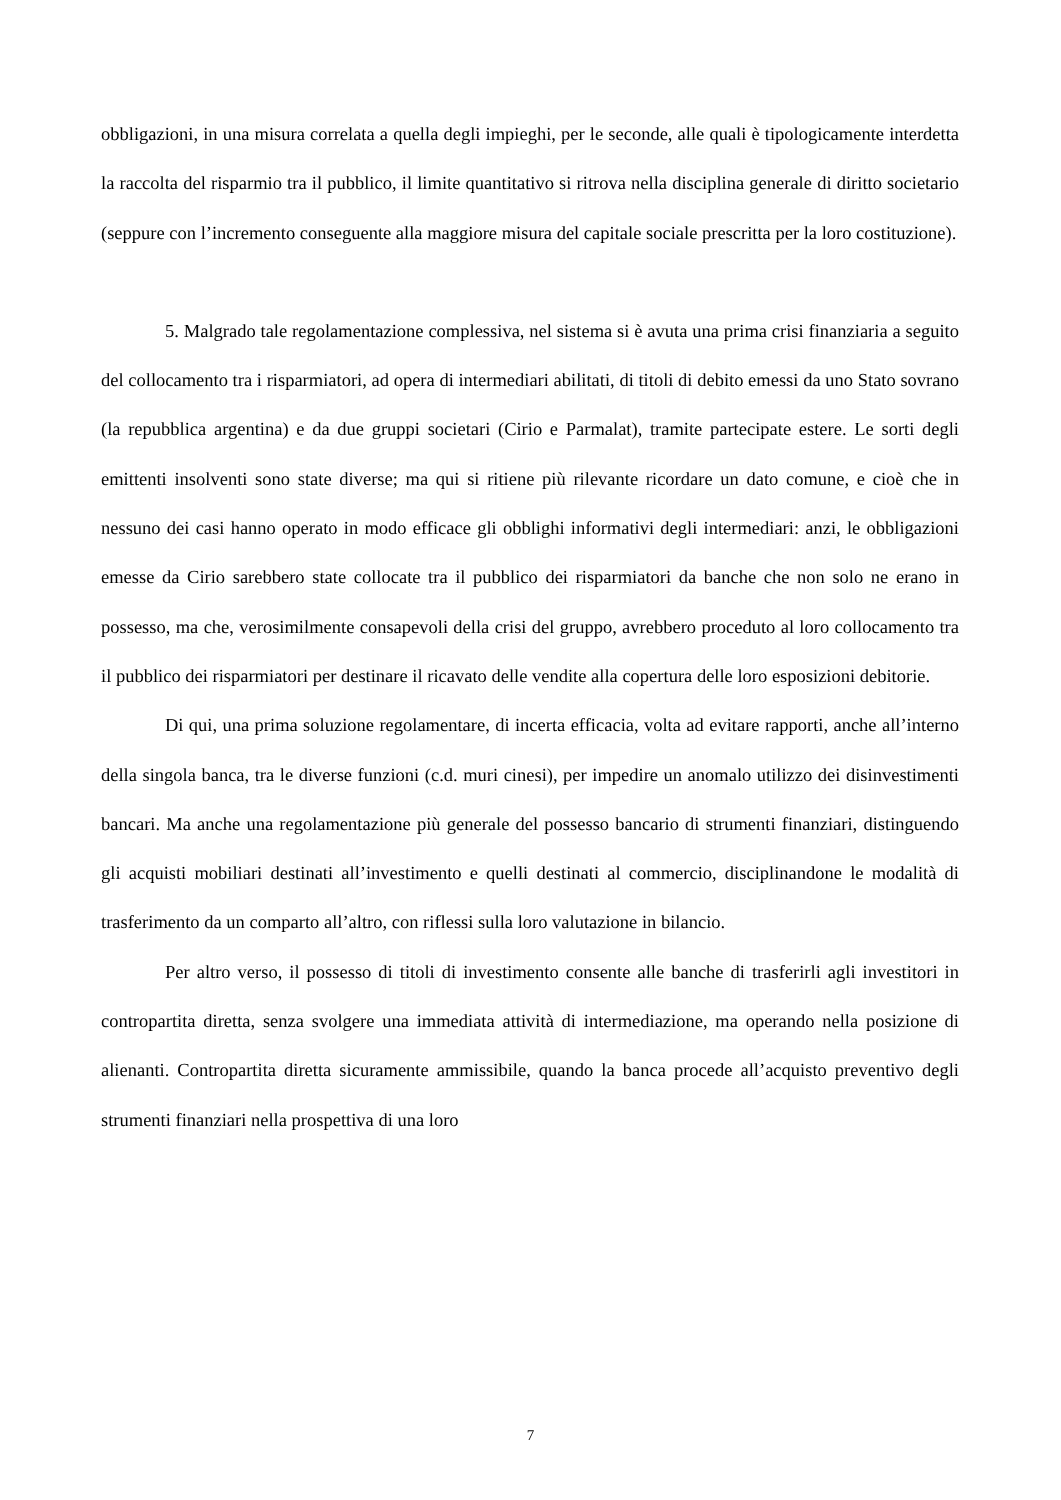obbligazioni, in una misura correlata a quella degli impieghi, per le seconde, alle quali è tipologicamente interdetta la raccolta del risparmio tra il pubblico, il limite quantitativo si ritrova nella disciplina generale di diritto societario (seppure con l’incremento conseguente alla maggiore misura del capitale sociale prescritta per la loro costituzione).
5. Malgrado tale regolamentazione complessiva, nel sistema si è avuta una prima crisi finanziaria a seguito del collocamento tra i risparmiatori, ad opera di intermediari abilitati, di titoli di debito emessi da uno Stato sovrano (la repubblica argentina) e da due gruppi societari (Cirio e Parmalat), tramite partecipate estere. Le sorti degli emittenti insolventi sono state diverse; ma qui si ritiene più rilevante ricordare un dato comune, e cioè che in nessuno dei casi hanno operato in modo efficace gli obblighi informativi degli intermediari: anzi, le obbligazioni emesse da Cirio sarebbero state collocate tra il pubblico dei risparmiatori da banche che non solo ne erano in possesso, ma che, verosimilmente consapevoli della crisi del gruppo, avrebbero proceduto al loro collocamento tra il pubblico dei risparmiatori per destinare il ricavato delle vendite alla copertura delle loro esposizioni debitorie.
Di qui, una prima soluzione regolamentare, di incerta efficacia, volta ad evitare rapporti, anche all’interno della singola banca, tra le diverse funzioni (c.d. muri cinesi), per impedire un anomalo utilizzo dei disinvestimenti bancari. Ma anche una regolamentazione più generale del possesso bancario di strumenti finanziari, distinguendo gli acquisti mobiliari destinati all’investimento e quelli destinati al commercio, disciplinandone le modalità di trasferimento da un comparto all’altro, con riflessi sulla loro valutazione in bilancio.
Per altro verso, il possesso di titoli di investimento consente alle banche di trasferirli agli investitori in contropartita diretta, senza svolgere una immediata attività di intermediazione, ma operando nella posizione di alienanti. Contropartita diretta sicuramente ammissibile, quando la banca procede all’acquisto preventivo degli strumenti finanziari nella prospettiva di una loro
7